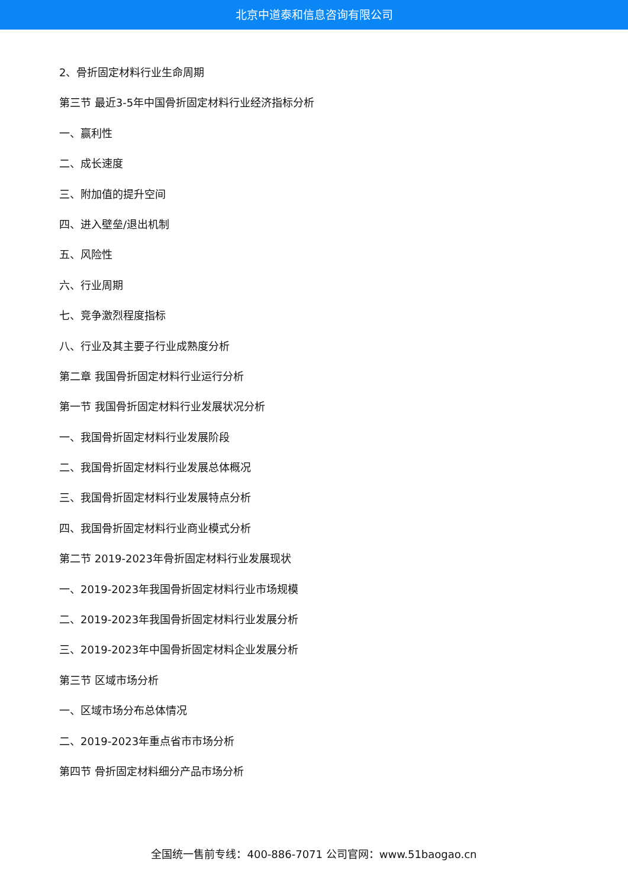北京中道泰和信息咨询有限公司
2、骨折固定材料行业生命周期
第三节 最近3-5年中国骨折固定材料行业经济指标分析
一、赢利性
二、成长速度
三、附加值的提升空间
四、进入壁垒/退出机制
五、风险性
六、行业周期
七、竞争激烈程度指标
八、行业及其主要子行业成熟度分析
第二章 我国骨折固定材料行业运行分析
第一节 我国骨折固定材料行业发展状况分析
一、我国骨折固定材料行业发展阶段
二、我国骨折固定材料行业发展总体概况
三、我国骨折固定材料行业发展特点分析
四、我国骨折固定材料行业商业模式分析
第二节 2019-2023年骨折固定材料行业发展现状
一、2019-2023年我国骨折固定材料行业市场规模
二、2019-2023年我国骨折固定材料行业发展分析
三、2019-2023年中国骨折固定材料企业发展分析
第三节 区域市场分析
一、区域市场分布总体情况
二、2019-2023年重点省市市场分析
第四节 骨折固定材料细分产品市场分析
全国统一售前专线：400-886-7071 公司官网：www.51baogao.cn